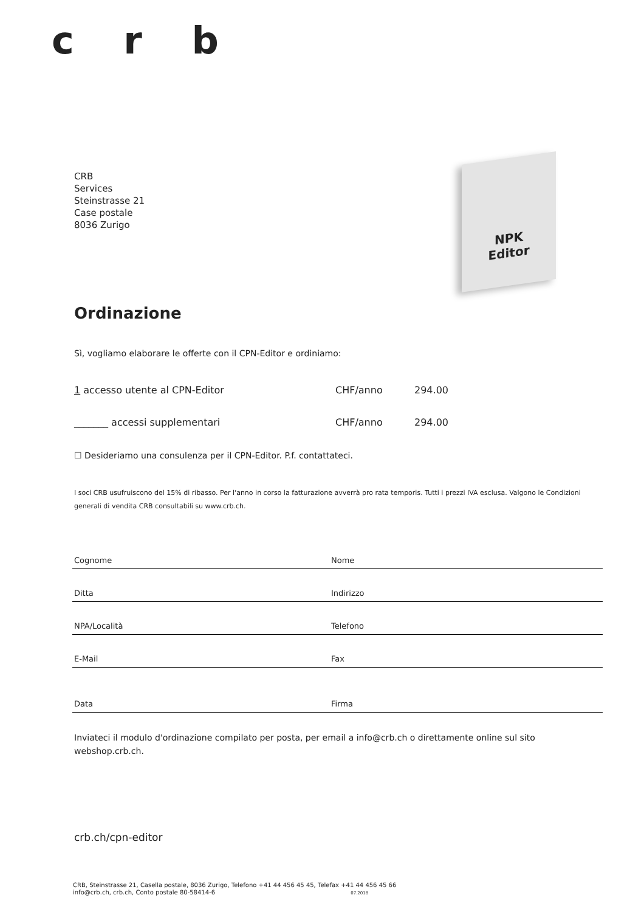c r b
CRB
Services
Steinstrasse 21
Case postale
8036 Zurigo
NPK
Editor
Ordinazione
Sì, vogliamo elaborare le offerte con il CPN-Editor e ordiniamo:
1 accesso utente al CPN-Editor CHF/anno 294.00
_______ accessi supplementari CHF/anno 294.00
☐ Desideriamo una consulenza per il CPN-Editor. P.f. contattateci.
I soci CRB usufruiscono del 15% di ribasso. Per l'anno in corso la fatturazione avverrà pro rata temporis. Tutti i prezzi IVA esclusa. Valgono le Condizioni generali di vendita CRB consultabili su www.crb.ch.
Cognome Nome
Ditta Indirizzo
NPA/Località Telefono
E-Mail Fax
Data Firma
Inviateci il modulo d'ordinazione compilato per posta, per email a info@crb.ch o direttamente online sul sito webshop.crb.ch.
crb.ch/cpn-editor
CRB, Steinstrasse 21, Casella postale, 8036 Zurigo, Telefono +41 44 456 45 45, Telefax +41 44 456 45 66
info@crb.ch, crb.ch, Conto postale 80-58414-6 07.2018